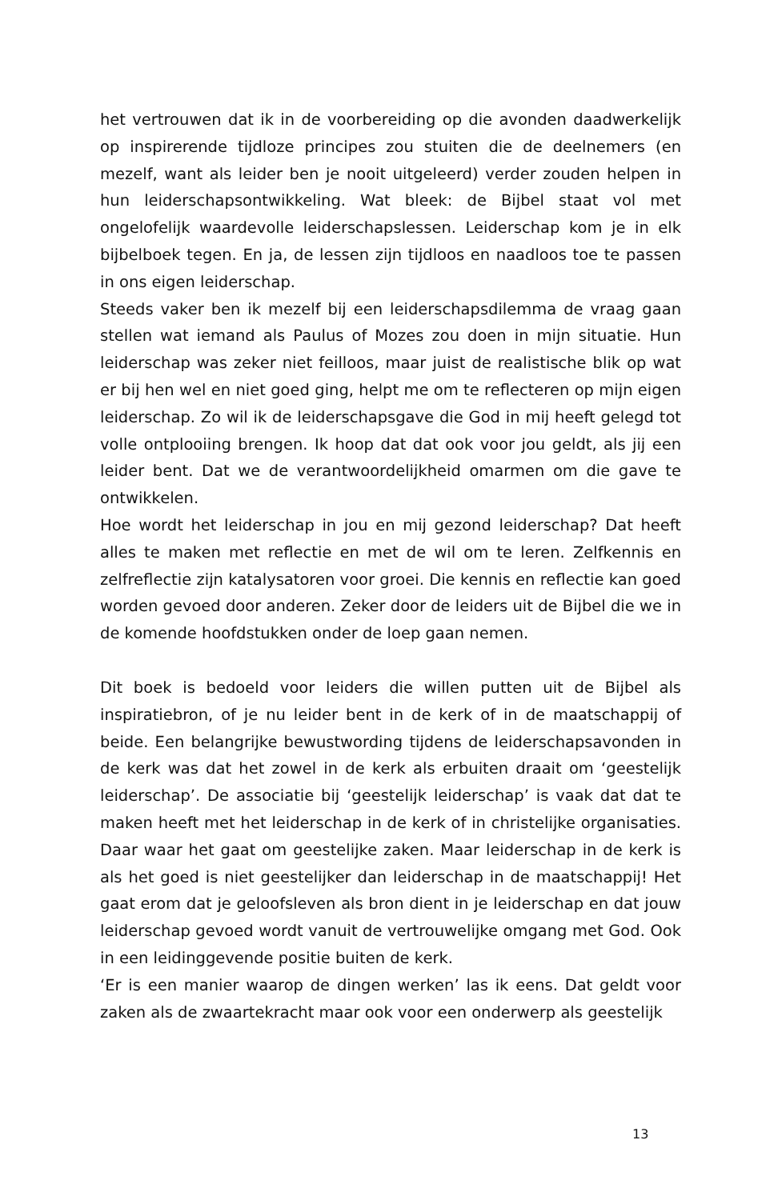het vertrouwen dat ik in de voorbereiding op die avonden daadwerkelijk op inspirerende tijdloze principes zou stuiten die de deelnemers (en mezelf, want als leider ben je nooit uitgeleerd) verder zouden helpen in hun leiderschapsontwikkeling. Wat bleek: de Bijbel staat vol met ongelofelijk waardevolle leiderschapslessen. Leiderschap kom je in elk bijbelboek tegen. En ja, de lessen zijn tijdloos en naadloos toe te passen in ons eigen leiderschap.
Steeds vaker ben ik mezelf bij een leiderschapsdilemma de vraag gaan stellen wat iemand als Paulus of Mozes zou doen in mijn situatie. Hun leiderschap was zeker niet feilloos, maar juist de realistische blik op wat er bij hen wel en niet goed ging, helpt me om te reflecteren op mijn eigen leiderschap. Zo wil ik de leiderschapsgave die God in mij heeft gelegd tot volle ontplooiing brengen. Ik hoop dat dat ook voor jou geldt, als jij een leider bent. Dat we de verantwoordelijkheid omarmen om die gave te ontwikkelen.
Hoe wordt het leiderschap in jou en mij gezond leiderschap? Dat heeft alles te maken met reflectie en met de wil om te leren. Zelfkennis en zelfreflectie zijn katalysatoren voor groei. Die kennis en reflectie kan goed worden gevoed door anderen. Zeker door de leiders uit de Bijbel die we in de komende hoofdstukken onder de loep gaan nemen.
Dit boek is bedoeld voor leiders die willen putten uit de Bijbel als inspiratiebron, of je nu leider bent in de kerk of in de maatschappij of beide. Een belangrijke bewustwording tijdens de leiderschapsavonden in de kerk was dat het zowel in de kerk als erbuiten draait om ‘geestelijk leiderschap’. De associatie bij ‘geestelijk leiderschap’ is vaak dat dat te maken heeft met het leiderschap in de kerk of in christelijke organisaties. Daar waar het gaat om geestelijke zaken. Maar leiderschap in de kerk is als het goed is niet geestelijker dan leiderschap in de maatschappij! Het gaat erom dat je geloofsleven als bron dient in je leiderschap en dat jouw leiderschap gevoed wordt vanuit de vertrouwelijke omgang met God. Ook in een leidinggevende positie buiten de kerk.
‘Er is een manier waarop de dingen werken’ las ik eens. Dat geldt voor zaken als de zwaartekracht maar ook voor een onderwerp als geestelijk
13